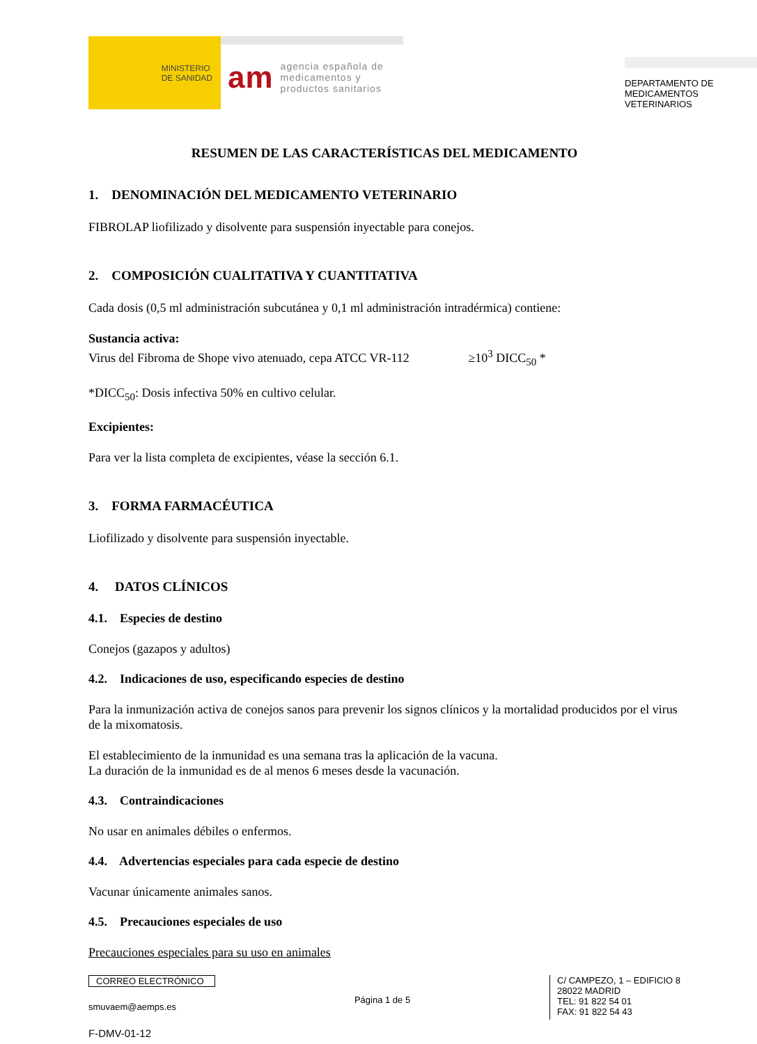MINISTERIO
DE SANIDAD
am agencia española de
medicamentos y
productos sanitarios
DEPARTAMENTO DE
MEDICAMENTOS
VETERINARIOS
RESUMEN DE LAS CARACTERÍSTICAS DEL MEDICAMENTO
1. DENOMINACIÓN DEL MEDICAMENTO VETERINARIO
FIBROLAP liofilizado y disolvente para suspensión inyectable para conejos.
2. COMPOSICIÓN CUALITATIVA Y CUANTITATIVA
Cada dosis (0,5 ml administración subcutánea y 0,1 ml administración intradérmica) contiene:
Sustancia activa:
Virus del Fibroma de Shope vivo atenuado, cepa ATCC VR-112 ≥10<sup>3</sup> DICC<sub>50</sub> *
*DICC<sub>50</sub>: Dosis infectiva 50% en cultivo celular.
Excipientes:
Para ver la lista completa de excipientes, véase la sección 6.1.
3. FORMA FARMACÉUTICA
Liofilizado y disolvente para suspensión inyectable.
4. DATOS CLÍNICOS
4.1. Especies de destino
Conejos (gazapos y adultos)
4.2. Indicaciones de uso, especificando especies de destino
Para la inmunización activa de conejos sanos para prevenir los signos clínicos y la mortalidad producidos por el virus de la mixomatosis.
El establecimiento de la inmunidad es una semana tras la aplicación de la vacuna.
La duración de la inmunidad es de al menos 6 meses desde la vacunación.
4.3. Contraindicaciones
No usar en animales débiles o enfermos.
4.4. Advertencias especiales para cada especie de destino
Vacunar únicamente animales sanos.
4.5. Precauciones especiales de uso
Precauciones especiales para su uso en animales
CORREO ELECTRÓNICO
smuvaem@aemps.es
F-DMV-01-12
Página 1 de 5
C/ CAMPEZO, 1 – EDIFICIO 8
28022 MADRID
TEL: 91 822 54 01
FAX: 91 822 54 43